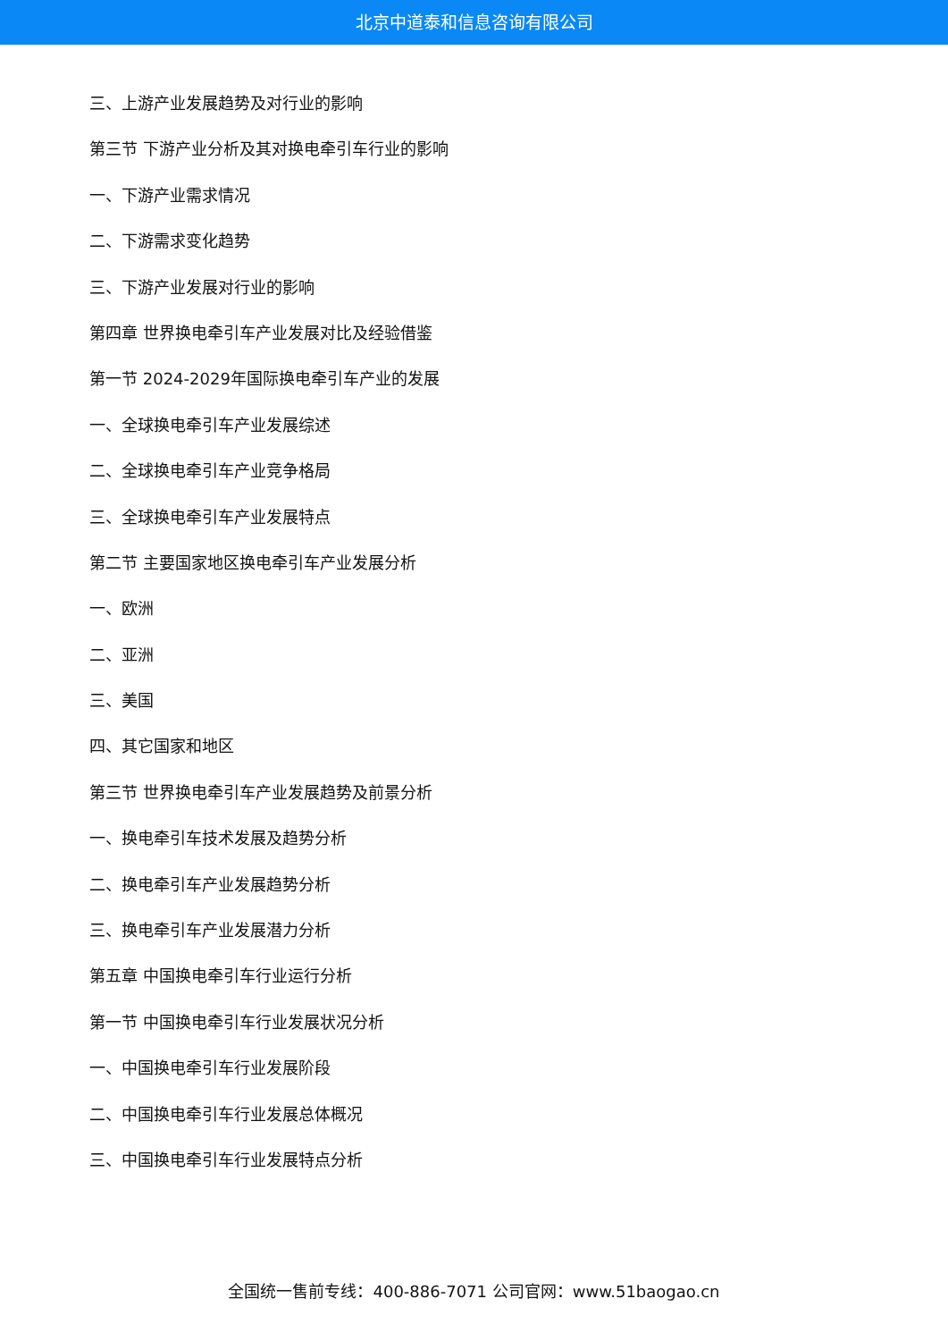北京中道泰和信息咨询有限公司
三、上游产业发展趋势及对行业的影响
第三节 下游产业分析及其对换电牵引车行业的影响
一、下游产业需求情况
二、下游需求变化趋势
三、下游产业发展对行业的影响
第四章 世界换电牵引车产业发展对比及经验借鉴
第一节 2024-2029年国际换电牵引车产业的发展
一、全球换电牵引车产业发展综述
二、全球换电牵引车产业竞争格局
三、全球换电牵引车产业发展特点
第二节 主要国家地区换电牵引车产业发展分析
一、欧洲
二、亚洲
三、美国
四、其它国家和地区
第三节 世界换电牵引车产业发展趋势及前景分析
一、换电牵引车技术发展及趋势分析
二、换电牵引车产业发展趋势分析
三、换电牵引车产业发展潜力分析
第五章 中国换电牵引车行业运行分析
第一节 中国换电牵引车行业发展状况分析
一、中国换电牵引车行业发展阶段
二、中国换电牵引车行业发展总体概况
三、中国换电牵引车行业发展特点分析
全国统一售前专线：400-886-7071 公司官网：www.51baogao.cn